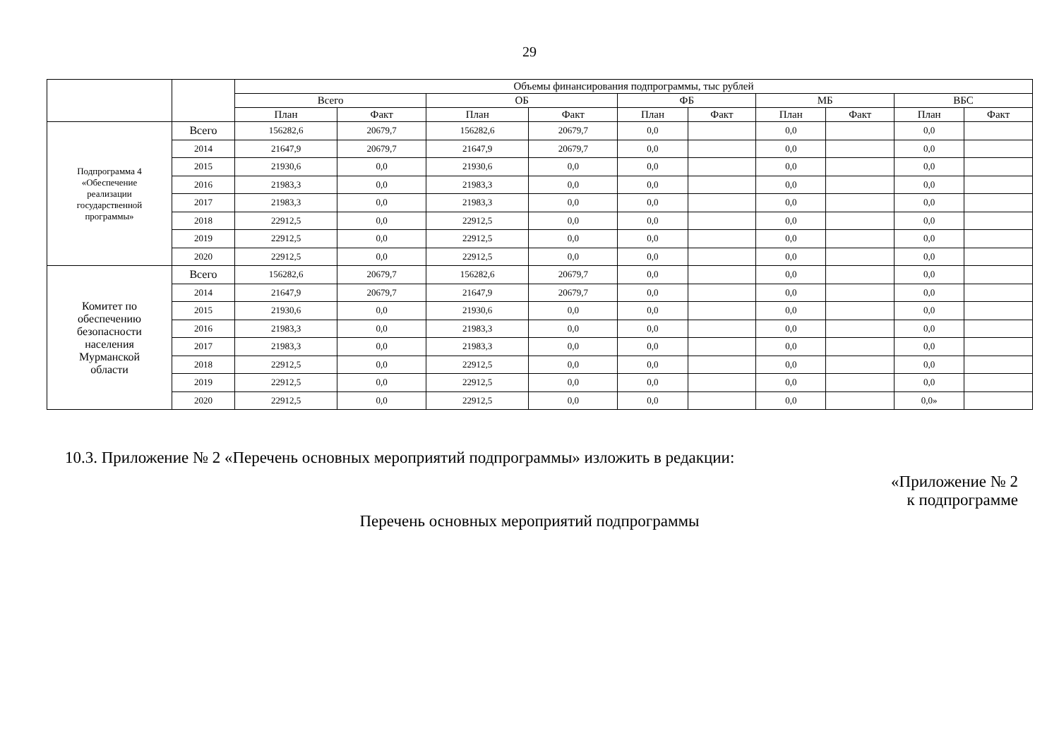29
| | | Объемы финансирования подпрограммы, тыс рублей | | | | | | | | | |
| --- | --- | --- | --- | --- | --- | --- | --- | --- | --- | --- | --- |
| | | Всего | | ОБ | | ФБ | | МБ | | ВБС | |
| | | План | Факт | План | Факт | План | Факт | План | Факт | План | Факт |
| Подпрограмма 4 «Обеспечение реализации государственной программы» | Всего | 156282,6 | 20679,7 | 156282,6 | 20679,7 | 0,0 | | 0,0 | | 0,0 | |
| | 2014 | 21647,9 | 20679,7 | 21647,9 | 20679,7 | 0,0 | | 0,0 | | 0,0 | |
| | 2015 | 21930,6 | 0,0 | 21930,6 | 0,0 | 0,0 | | 0,0 | | 0,0 | |
| | 2016 | 21983,3 | 0,0 | 21983,3 | 0,0 | 0,0 | | 0,0 | | 0,0 | |
| | 2017 | 21983,3 | 0,0 | 21983,3 | 0,0 | 0,0 | | 0,0 | | 0,0 | |
| | 2018 | 22912,5 | 0,0 | 22912,5 | 0,0 | 0,0 | | 0,0 | | 0,0 | |
| | 2019 | 22912,5 | 0,0 | 22912,5 | 0,0 | 0,0 | | 0,0 | | 0,0 | |
| | 2020 | 22912,5 | 0,0 | 22912,5 | 0,0 | 0,0 | | 0,0 | | 0,0 | |
| Комитет по обеспечению безопасности населения Мурманской области | Всего | 156282,6 | 20679,7 | 156282,6 | 20679,7 | 0,0 | | 0,0 | | 0,0 | |
| | 2014 | 21647,9 | 20679,7 | 21647,9 | 20679,7 | 0,0 | | 0,0 | | 0,0 | |
| | 2015 | 21930,6 | 0,0 | 21930,6 | 0,0 | 0,0 | | 0,0 | | 0,0 | |
| | 2016 | 21983,3 | 0,0 | 21983,3 | 0,0 | 0,0 | | 0,0 | | 0,0 | |
| | 2017 | 21983,3 | 0,0 | 21983,3 | 0,0 | 0,0 | | 0,0 | | 0,0 | |
| | 2018 | 22912,5 | 0,0 | 22912,5 | 0,0 | 0,0 | | 0,0 | | 0,0 | |
| | 2019 | 22912,5 | 0,0 | 22912,5 | 0,0 | 0,0 | | 0,0 | | 0,0 | |
| | 2020 | 22912,5 | 0,0 | 22912,5 | 0,0 | 0,0 | | 0,0 | | 0,0» | |
10.3. Приложение № 2 «Перечень основных мероприятий подпрограммы» изложить в редакции:
«Приложение № 2
к подпрограмме
Перечень основных мероприятий подпрограммы